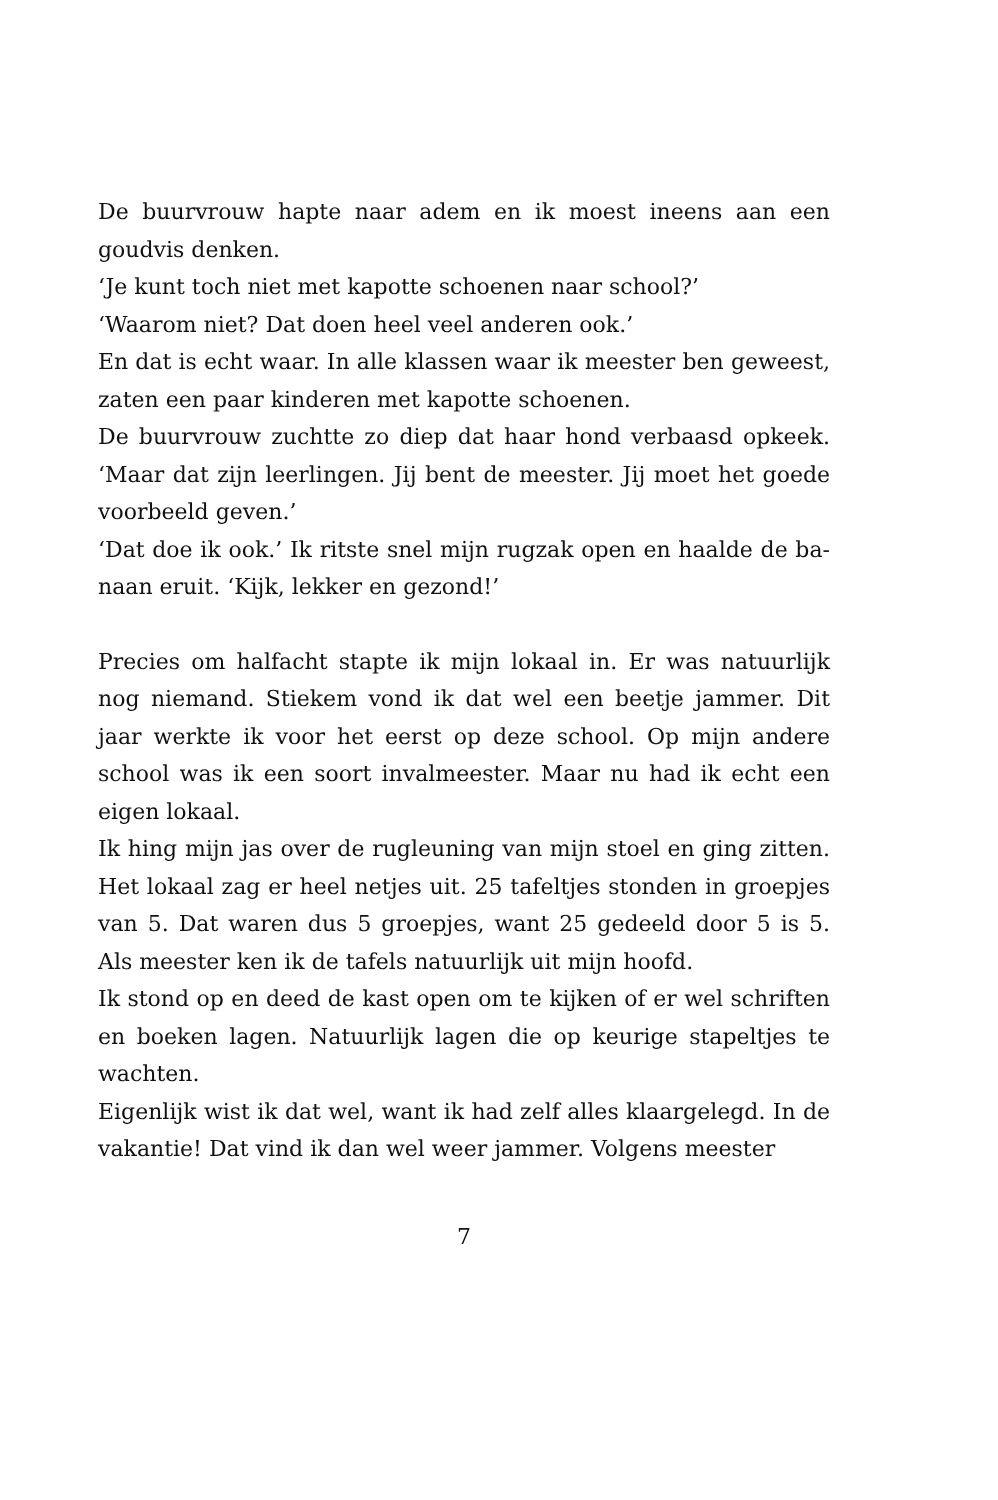De buurvrouw hapte naar adem en ik moest ineens aan een goud­vis denken.
‘Je kunt toch niet met kapotte schoenen naar school?’
‘Waarom niet? Dat doen heel veel anderen ook.’
En dat is echt waar. In alle klassen waar ik meester ben geweest, zaten een paar kinderen met kapotte schoenen.
De buurvrouw zuchtte zo diep dat haar hond verbaasd opkeek. ‘Maar dat zijn leerlingen. Jij bent de meester. Jij moet het goede voorbeeld geven.’
‘Dat doe ik ook.’ Ik ritste snel mijn rugzak open en haalde de ba­naan eruit. ‘Kijk, lekker en gezond!’
Precies om halfacht stapte ik mijn lokaal in. Er was natuurlijk nog niemand. Stiekem vond ik dat wel een beetje jammer. Dit jaar werkte ik voor het eerst op deze school. Op mijn andere school was ik een soort invalmeester. Maar nu had ik echt een eigen lokaal.
Ik hing mijn jas over de rugleuning van mijn stoel en ging zitten. Het lokaal zag er heel netjes uit. 25 tafeltjes stonden in groepjes van 5. Dat waren dus 5 groepjes, want 25 gedeeld door 5 is 5. Als meester ken ik de tafels natuurlijk uit mijn hoofd.
Ik stond op en deed de kast open om te kijken of er wel schriften en boeken lagen. Natuurlijk lagen die op keurige stapeltjes te wachten.
Eigenlijk wist ik dat wel, want ik had zelf alles klaargelegd. In de vakantie! Dat vind ik dan wel weer jammer. Volgens meester
7